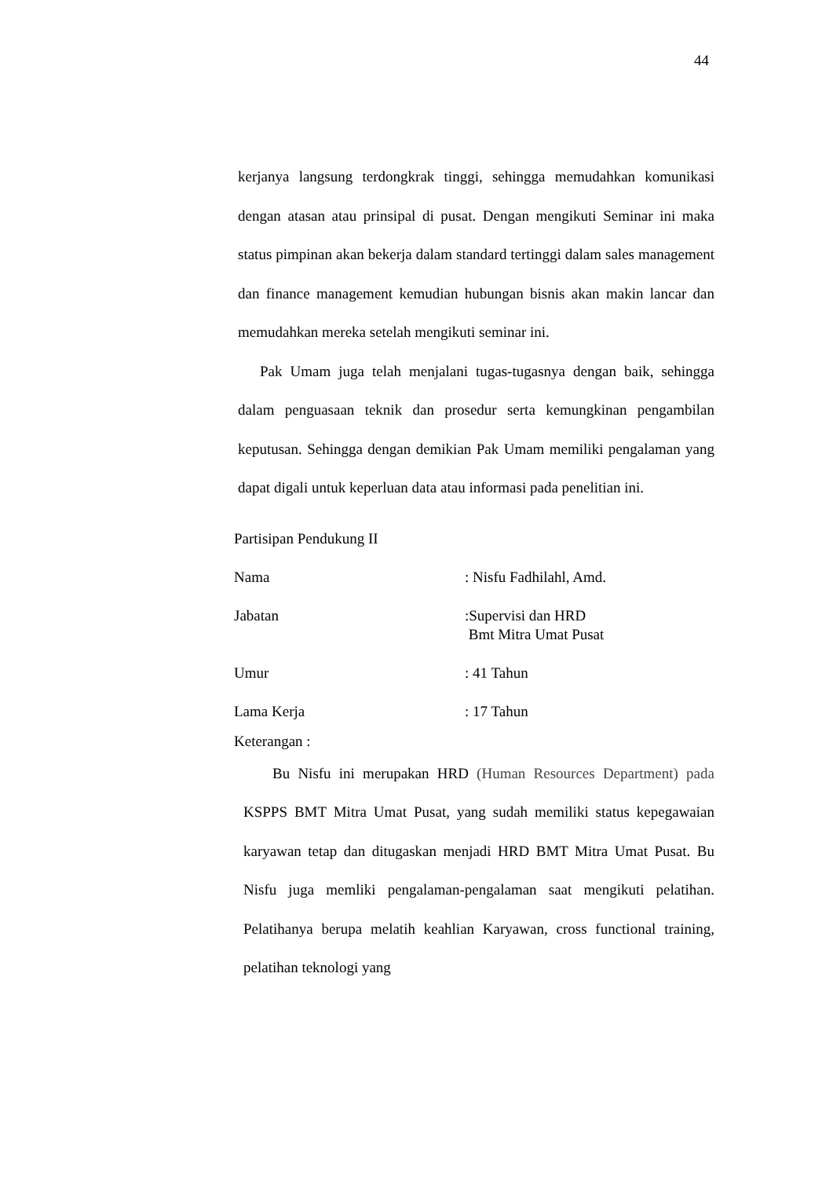44
kerjanya langsung terdongkrak tinggi, sehingga memudahkan komunikasi dengan atasan atau prinsipal di pusat. Dengan mengikuti Seminar ini maka status pimpinan akan bekerja dalam standard tertinggi dalam sales management dan finance management kemudian hubungan bisnis akan makin lancar dan memudahkan mereka setelah mengikuti seminar ini.
Pak Umam juga telah menjalani tugas-tugasnya dengan baik, sehingga dalam penguasaan teknik dan prosedur serta kemungkinan pengambilan keputusan. Sehingga dengan demikian Pak Umam memiliki pengalaman yang dapat digali untuk keperluan data atau informasi pada penelitian ini.
Partisipan Pendukung II
Nama: Nisfu Fadhilahl, Amd.
Jabatan:Supervisi dan HRD
Bmt Mitra Umat Pusat
Umur: 41 Tahun
Lama Kerja: 17 Tahun
Keterangan :
Bu Nisfu ini merupakan HRD (Human Resources Department) pada KSPPS BMT Mitra Umat Pusat, yang sudah memiliki status kepegawaian karyawan tetap dan ditugaskan menjadi HRD BMT Mitra Umat Pusat. Bu Nisfu juga memliki pengalaman-pengalaman saat mengikuti pelatihan. Pelatihanya berupa melatih keahlian Karyawan, cross functional training, pelatihan teknologi yang